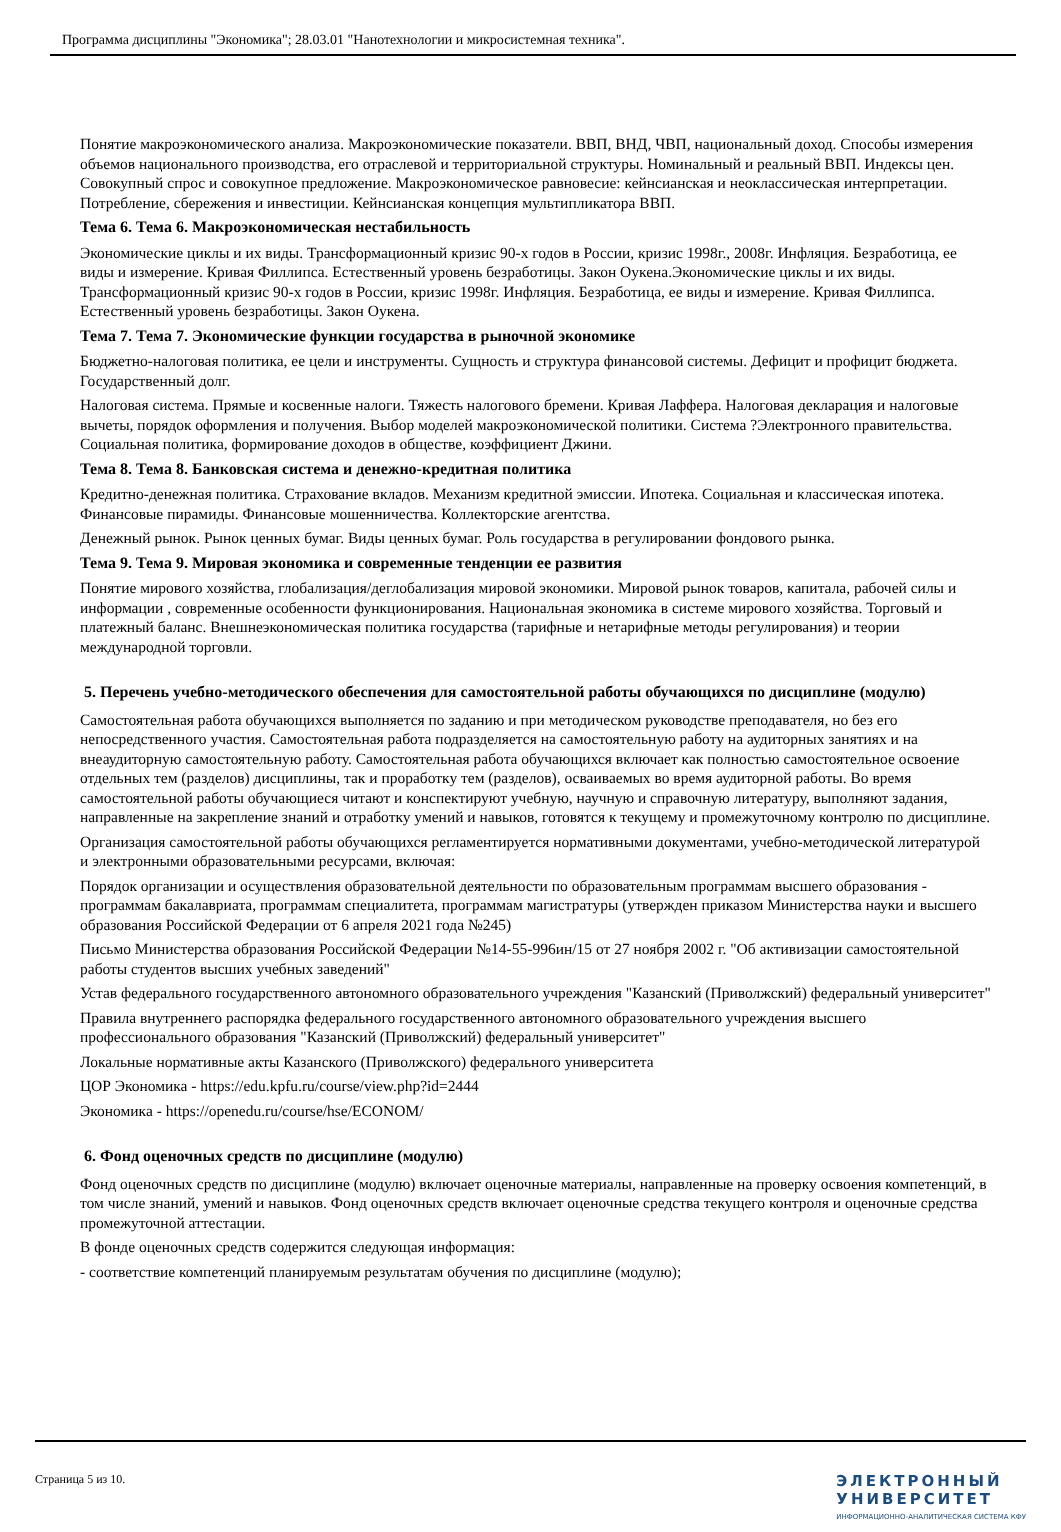Программа дисциплины "Экономика"; 28.03.01 "Нанотехнологии и микросистемная техника".
Понятие макроэкономического анализа. Макроэкономические показатели. ВВП, ВНД, ЧВП, национальный доход. Способы измерения объемов национального производства, его отраслевой и территориальной структуры. Номинальный и реальный ВВП. Индексы цен. Совокупный спрос и совокупное предложение. Макроэкономическое равновесие: кейнсианская и неоклассическая интерпретации. Потребление, сбережения и инвестиции. Кейнсианская концепция мультипликатора ВВП.
Тема 6. Тема 6. Макроэкономическая нестабильность
Экономические циклы и их виды. Трансформационный кризис 90-х годов в России, кризис 1998г., 2008г. Инфляция. Безработица, ее виды и измерение. Кривая Филлипса. Естественный уровень безработицы. Закон Оукена.Экономические циклы и их виды. Трансформационный кризис 90-х годов в России, кризис 1998г. Инфляция. Безработица, ее виды и измерение. Кривая Филлипса. Естественный уровень безработицы. Закон Оукена.
Тема 7. Тема 7. Экономические функции государства в рыночной экономике
Бюджетно-налоговая политика, ее цели и инструменты. Сущность и структура финансовой системы. Дефицит и профицит бюджета. Государственный долг.
Налоговая система. Прямые и косвенные налоги. Тяжесть налогового бремени. Кривая Лаффера. Налоговая декларация и налоговые вычеты, порядок оформления и получения. Выбор моделей макроэкономической политики. Система ?Электронного правительства. Социальная политика, формирование доходов в обществе, коэффициент Джини.
Тема 8. Тема 8. Банковская система и денежно-кредитная политика
Кредитно-денежная политика. Страхование вкладов. Механизм кредитной эмиссии. Ипотека. Социальная и классическая ипотека. Финансовые пирамиды. Финансовые мошенничества. Коллекторские агентства.
Денежный рынок. Рынок ценных бумаг. Виды ценных бумаг. Роль государства в регулировании фондового рынка.
Тема 9. Тема 9. Мировая экономика и современные тенденции ее развития
Понятие мирового хозяйства, глобализация/деглобализация мировой экономики. Мировой рынок товаров, капитала, рабочей силы и информации , современные особенности функционирования. Национальная экономика в системе мирового хозяйства. Торговый и платежный баланс. Внешнеэкономическая политика государства (тарифные и нетарифные методы регулирования) и теории международной торговли.
5. Перечень учебно-методического обеспечения для самостоятельной работы обучающихся по дисциплине (модулю)
Самостоятельная работа обучающихся выполняется по заданию и при методическом руководстве преподавателя, но без его непосредственного участия. Самостоятельная работа подразделяется на самостоятельную работу на аудиторных занятиях и на внеаудиторную самостоятельную работу. Самостоятельная работа обучающихся включает как полностью самостоятельное освоение отдельных тем (разделов) дисциплины, так и проработку тем (разделов), осваиваемых во время аудиторной работы. Во время самостоятельной работы обучающиеся читают и конспектируют учебную, научную и справочную литературу, выполняют задания, направленные на закрепление знаний и отработку умений и навыков, готовятся к текущему и промежуточному контролю по дисциплине.
Организация самостоятельной работы обучающихся регламентируется нормативными документами, учебно-методической литературой и электронными образовательными ресурсами, включая:
Порядок организации и осуществления образовательной деятельности по образовательным программам высшего образования - программам бакалавриата, программам специалитета, программам магистратуры (утвержден приказом Министерства науки и высшего образования Российской Федерации от 6 апреля 2021 года №245)
Письмо Министерства образования Российской Федерации №14-55-996ин/15 от 27 ноября 2002 г. "Об активизации самостоятельной работы студентов высших учебных заведений"
Устав федерального государственного автономного образовательного учреждения "Казанский (Приволжский) федеральный университет"
Правила внутреннего распорядка федерального государственного автономного образовательного учреждения высшего профессионального образования "Казанский (Приволжский) федеральный университет"
Локальные нормативные акты Казанского (Приволжского) федерального университета
ЦОР Экономика - https://edu.kpfu.ru/course/view.php?id=2444
Экономика - https://openedu.ru/course/hse/ECONOM/
6. Фонд оценочных средств по дисциплине (модулю)
Фонд оценочных средств по дисциплине (модулю) включает оценочные материалы, направленные на проверку освоения компетенций, в том числе знаний, умений и навыков. Фонд оценочных средств включает оценочные средства текущего контроля и оценочные средства промежуточной аттестации.
В фонде оценочных средств содержится следующая информация:
- соответствие компетенций планируемым результатам обучения по дисциплине (модулю);
Страница 5 из 10.
ЭЛЕКТРОННЫЙ
УНИВЕРСИТЕТ
ИНФОРМАЦИОННО-АНАЛИТИЧЕСКАЯ СИСТЕМА КФУ